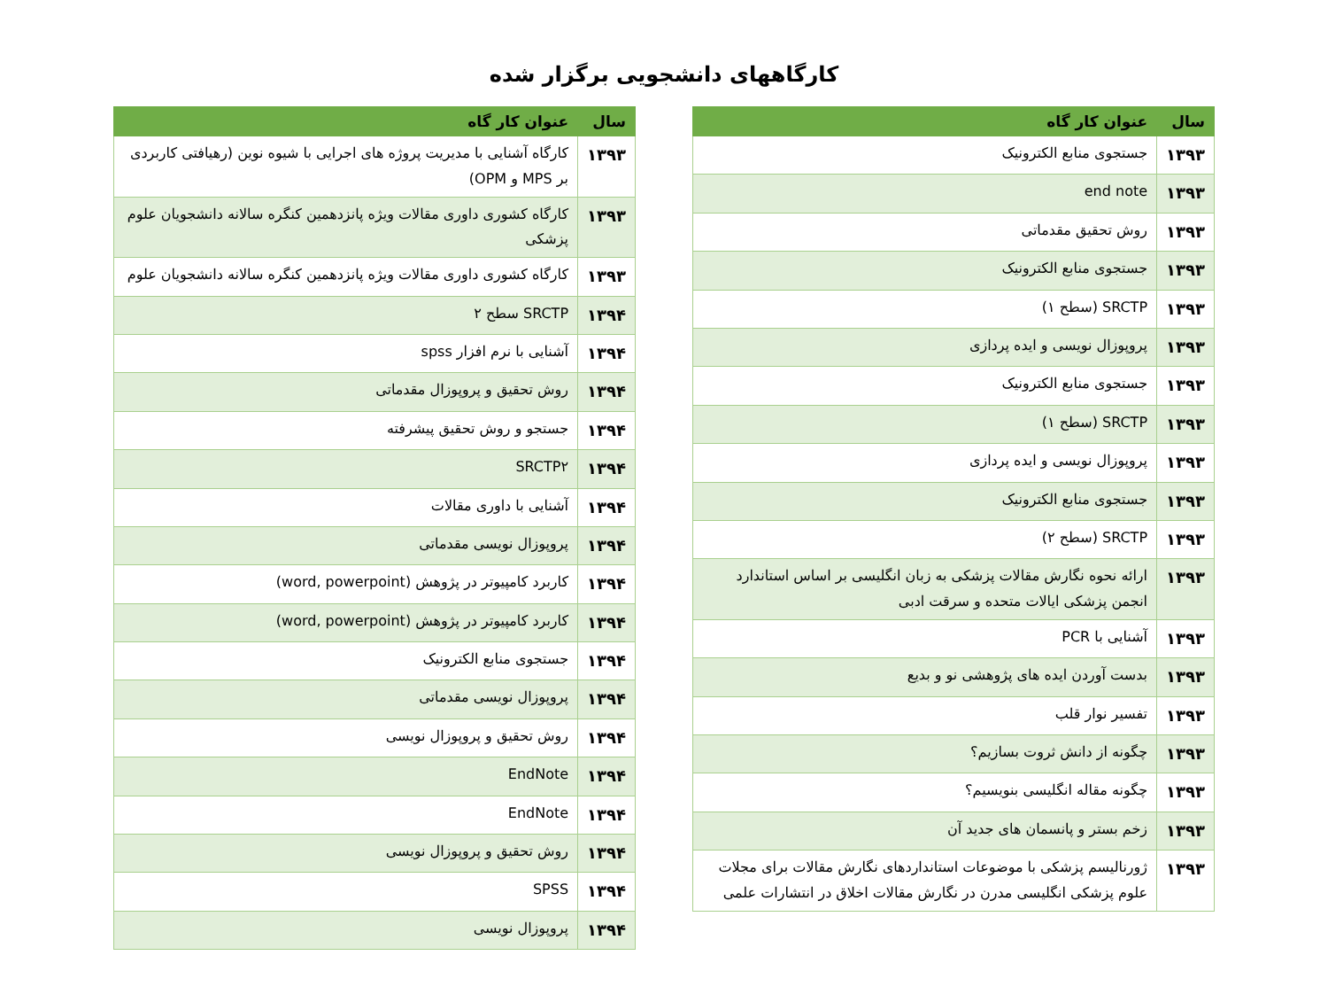کارگاههای دانشجویی برگزار شده
| سال | عنوان کار گاه |
| --- | --- |
| ۱۳۹۳ | جستجوی منابع الکترونیک |
| ۱۳۹۳ | end note |
| ۱۳۹۳ | روش تحقیق مقدماتی |
| ۱۳۹۳ | جستجوی منابع الکترونیک |
| ۱۳۹۳ | SRCTP (سطح ۱) |
| ۱۳۹۳ | پروپوزال نویسی و ایده پردازی |
| ۱۳۹۳ | جستجوی منابع الکترونیک |
| ۱۳۹۳ | SRCTP (سطح ۱) |
| ۱۳۹۳ | پروپوزال نویسی و ایده پردازی |
| ۱۳۹۳ | جستجوی منابع الکترونیک |
| ۱۳۹۳ | SRCTP (سطح ۲) |
| ۱۳۹۳ | ارائه نحوه نگارش مقالات پزشکی به زبان انگلیسی بر اساس استاندارد انجمن پزشکی ایالات متحده و سرقت ادبی |
| ۱۳۹۳ | آشنایی با PCR |
| ۱۳۹۳ | بدست آوردن ایده های پژوهشی نو و بدیع |
| ۱۳۹۳ | تفسیر نوار قلب |
| ۱۳۹۳ | چگونه از دانش ثروت بسازیم؟ |
| ۱۳۹۳ | چگونه مقاله انگلیسی بنویسیم؟ |
| ۱۳۹۳ | زخم بستر و پانسمان های جدید آن |
| ۱۳۹۳ | ژورنالیسم پزشکی با موضوعات استانداردهای نگارش مقالات برای مجلات علوم پزشکی انگلیسی مدرن در نگارش مقالات اخلاق در انتشارات علمی |
| سال | عنوان کار گاه |
| --- | --- |
| ۱۳۹۳ | کارگاه آشنایی با مدیریت پروژه های اجرایی با شیوه نوین (رهیافتی کاربردی بر MPS و OPM) |
| ۱۳۹۳ | کارگاه کشوری داوری مقالات ویژه پانزدهمین کنگره سالانه دانشجویان علوم پزشکی |
| ۱۳۹۳ | کارگاه کشوری داوری مقالات ویژه پانزدهمین کنگره سالانه دانشجویان علوم |
| ۱۳۹۴ | SRCTP سطح ۲ |
| ۱۳۹۴ | آشنایی با نرم افزار spss |
| ۱۳۹۴ | روش تحقیق و پروپوزال مقدماتی |
| ۱۳۹۴ | جستجو و روش تحقیق پیشرفته |
| ۱۳۹۴ | SRCTP۲ |
| ۱۳۹۴ | آشنایی با داوری مقالات |
| ۱۳۹۴ | پروپوزال نویسی مقدماتی |
| ۱۳۹۴ | کاربرد کامپیوتر در پژوهش (word, powerpoint) |
| ۱۳۹۴ | کاربرد کامپیوتر در پژوهش (word, powerpoint) |
| ۱۳۹۴ | جستجوی منابع الکترونیک |
| ۱۳۹۴ | پروپوزال نویسی مقدماتی |
| ۱۳۹۴ | روش تحقیق و پروپوزال نویسی |
| ۱۳۹۴ | EndNote |
| ۱۳۹۴ | EndNote |
| ۱۳۹۴ | روش تحقیق و پروپوزال نویسی |
| ۱۳۹۴ | SPSS |
| ۱۳۹۴ | پروپوزال نویسی |